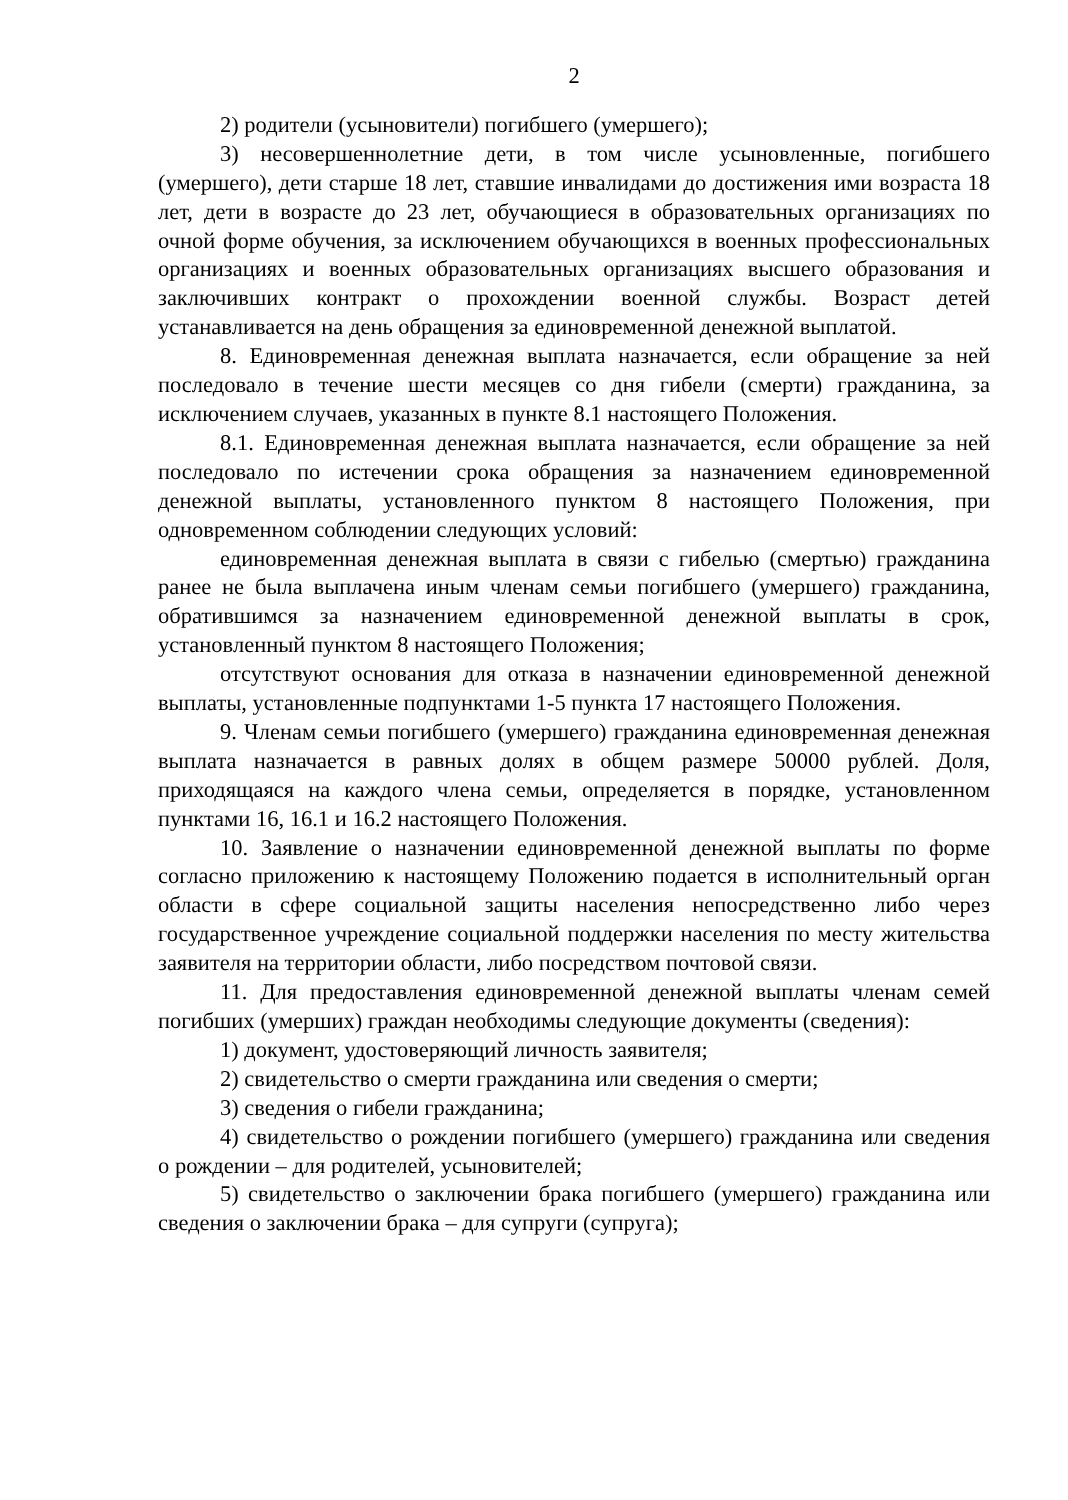2
2) родители (усыновители) погибшего (умершего);
3) несовершеннолетние дети, в том числе усыновленные, погибшего (умершего), дети старше 18 лет, ставшие инвалидами до достижения ими возраста 18 лет, дети в возрасте до 23 лет, обучающиеся в образовательных организациях по очной форме обучения, за исключением обучающихся в военных профессиональных организациях и военных образовательных организациях высшего образования и заключивших контракт о прохождении военной службы. Возраст детей устанавливается на день обращения за единовременной денежной выплатой.
8. Единовременная денежная выплата назначается, если обращение за ней последовало в течение шести месяцев со дня гибели (смерти) гражданина, за исключением случаев, указанных в пункте 8.1 настоящего Положения.
8.1. Единовременная денежная выплата назначается, если обращение за ней последовало по истечении срока обращения за назначением единовременной денежной выплаты, установленного пунктом 8 настоящего Положения, при одновременном соблюдении следующих условий:
единовременная денежная выплата в связи с гибелью (смертью) гражданина ранее не была выплачена иным членам семьи погибшего (умершего) гражданина, обратившимся за назначением единовременной денежной выплаты в срок, установленный пунктом 8 настоящего Положения;
отсутствуют основания для отказа в назначении единовременной денежной выплаты, установленные подпунктами 1-5 пункта 17 настоящего Положения.
9. Членам семьи погибшего (умершего) гражданина единовременная денежная выплата назначается в равных долях в общем размере 50000 рублей. Доля, приходящаяся на каждого члена семьи, определяется в порядке, установленном пунктами 16, 16.1 и 16.2 настоящего Положения.
10. Заявление о назначении единовременной денежной выплаты по форме согласно приложению к настоящему Положению подается в исполнительный орган области в сфере социальной защиты населения непосредственно либо через государственное учреждение социальной поддержки населения по месту жительства заявителя на территории области, либо посредством почтовой связи.
11. Для предоставления единовременной денежной выплаты членам семей погибших (умерших) граждан необходимы следующие документы (сведения):
1) документ, удостоверяющий личность заявителя;
2) свидетельство о смерти гражданина или сведения о смерти;
3) сведения о гибели гражданина;
4) свидетельство о рождении погибшего (умершего) гражданина или сведения о рождении – для родителей, усыновителей;
5) свидетельство о заключении брака погибшего (умершего) гражданина или сведения о заключении брака – для супруги (супруга);